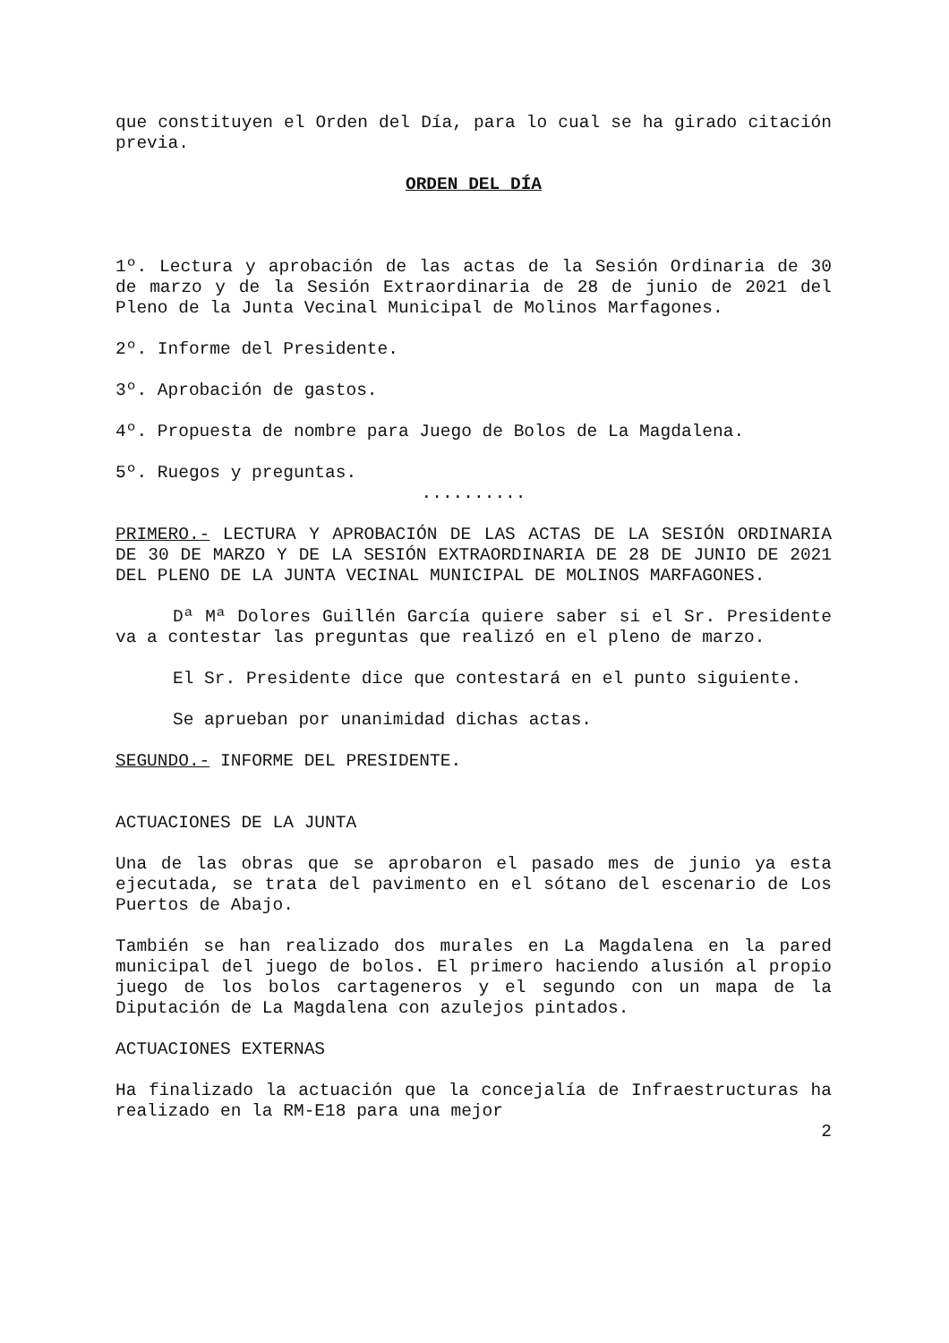que constituyen el Orden del Día, para lo cual se ha girado citación previa.
ORDEN DEL DÍA
1º. Lectura y aprobación de las actas de la Sesión Ordinaria de 30 de marzo y de la Sesión Extraordinaria de 28 de junio de 2021 del Pleno de la Junta Vecinal Municipal de Molinos Marfagones.
2º. Informe del Presidente.
3º. Aprobación de gastos.
4º. Propuesta de nombre para Juego de Bolos de La Magdalena.
5º. Ruegos y preguntas.
..........
PRIMERO.- LECTURA Y APROBACIÓN DE LAS ACTAS DE LA SESIÓN ORDINARIA DE 30 DE MARZO Y DE LA SESIÓN EXTRAORDINARIA DE 28 DE JUNIO DE 2021 DEL PLENO DE LA JUNTA VECINAL MUNICIPAL DE MOLINOS MARFAGONES.
Dª Mª Dolores Guillén García quiere saber si el Sr. Presidente va a contestar las preguntas que realizó en el pleno de marzo.
El Sr. Presidente dice que contestará en el punto siguiente.
Se aprueban por unanimidad dichas actas.
SEGUNDO.- INFORME DEL PRESIDENTE.
ACTUACIONES DE LA JUNTA
Una de las obras que se aprobaron el pasado mes de junio ya esta ejecutada, se trata del pavimento en el sótano del escenario de Los Puertos de Abajo.
También se han realizado dos murales en La Magdalena en la pared municipal del juego de bolos. El primero haciendo alusión al propio juego de los bolos cartageneros y el segundo con un mapa de la Diputación de La Magdalena con azulejos pintados.
ACTUACIONES EXTERNAS
Ha finalizado la actuación que la concejalía de Infraestructuras ha realizado en la RM-E18 para una mejor
2